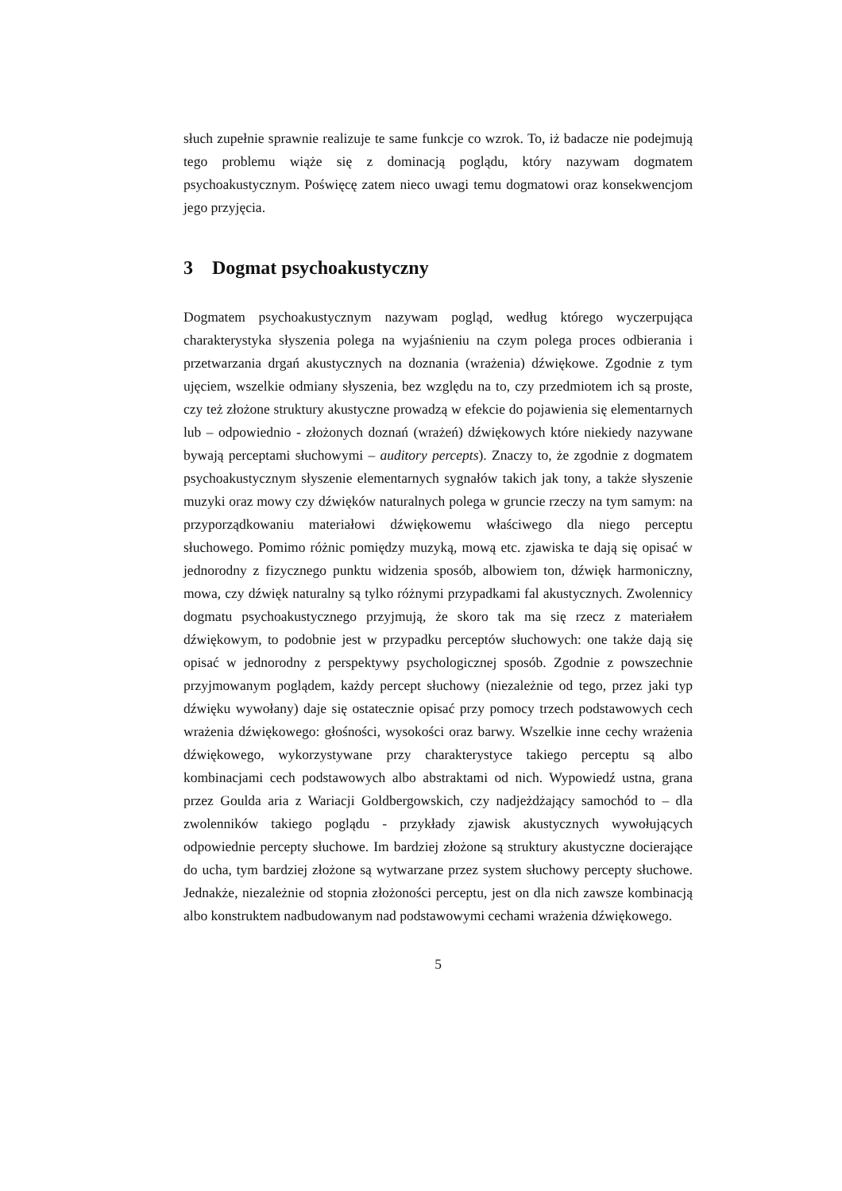słuch zupełnie sprawnie realizuje te same funkcje co wzrok. To, iż badacze nie podejmują tego problemu wiąże się z dominacją poglądu, który nazywam dogmatem psychoakustycznym. Poświęcę zatem nieco uwagi temu dogmatowi oraz konsekwencjom jego przyjęcia.
3 Dogmat psychoakustyczny
Dogmatem psychoakustycznym nazywam pogląd, według którego wyczerpująca charakterystyka słyszenia polega na wyjaśnieniu na czym polega proces odbierania i przetwarzania drgań akustycznych na doznania (wrażenia) dźwiękowe. Zgodnie z tym ujęciem, wszelkie odmiany słyszenia, bez względu na to, czy przedmiotem ich są proste, czy też złożone struktury akustyczne prowadzą w efekcie do pojawienia się elementarnych lub – odpowiednio - złożonych doznań (wrażeń) dźwiękowych które niekiedy nazywane bywają perceptami słuchowymi – auditory percepts). Znaczy to, że zgodnie z dogmatem psychoakustycznym słyszenie elementarnych sygnałów takich jak tony, a także słyszenie muzyki oraz mowy czy dźwięków naturalnych polega w gruncie rzeczy na tym samym: na przyporządkowaniu materiałowi dźwiękowemu właściwego dla niego perceptu słuchowego. Pomimo różnic pomiędzy muzyką, mową etc. zjawiska te dają się opisać w jednorodny z fizycznego punktu widzenia sposób, albowiem ton, dźwięk harmoniczny, mowa, czy dźwięk naturalny są tylko różnymi przypadkami fal akustycznych. Zwolennicy dogmatu psychoakustycznego przyjmują, że skoro tak ma się rzecz z materiałem dźwiękowym, to podobnie jest w przypadku perceptów słuchowych: one także dają się opisać w jednorodny z perspektywy psychologicznej sposób. Zgodnie z powszechnie przyjmowanym poglądem, każdy percept słuchowy (niezależnie od tego, przez jaki typ dźwięku wywołany) daje się ostatecznie opisać przy pomocy trzech podstawowych cech wrażenia dźwiękowego: głośności, wysokości oraz barwy. Wszelkie inne cechy wrażenia dźwiękowego, wykorzystywane przy charakterystyce takiego perceptu są albo kombinacjami cech podstawowych albo abstraktami od nich. Wypowiedź ustna, grana przez Goulda aria z Wariacji Goldbergowskich, czy nadjeżdżający samochód to – dla zwolenników takiego poglądu - przykłady zjawisk akustycznych wywołujących odpowiednie percepty słuchowe. Im bardziej złożone są struktury akustyczne docierające do ucha, tym bardziej złożone są wytwarzane przez system słuchowy percepty słuchowe. Jednakże, niezależnie od stopnia złożoności perceptu, jest on dla nich zawsze kombinacją albo konstruktem nadbudowanym nad podstawowymi cechami wrażenia dźwiękowego.
5